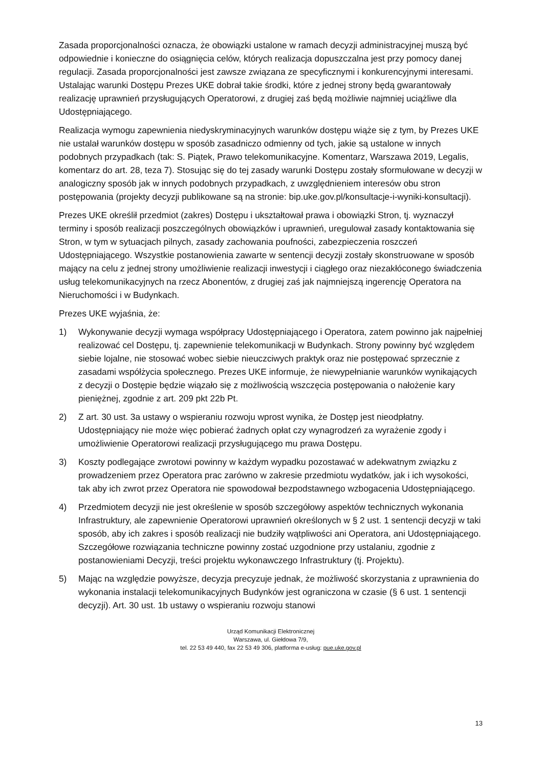Zasada proporcjonalności oznacza, że obowiązki ustalone w ramach decyzji administracyjnej muszą być odpowiednie i konieczne do osiągnięcia celów, których realizacja dopuszczalna jest przy pomocy danej regulacji. Zasada proporcjonalności jest zawsze związana ze specyficznymi i konkurencyjnymi interesami. Ustalając warunki Dostępu Prezes UKE dobrał takie środki, które z jednej strony będą gwarantowały realizację uprawnień przysługujących Operatorowi, z drugiej zaś będą możliwie najmniej uciążliwe dla Udostępniającego.
Realizacja wymogu zapewnienia niedyskryminacyjnych warunków dostępu wiąże się z tym, by Prezes UKE nie ustalał warunków dostępu w sposób zasadniczo odmienny od tych, jakie są ustalone w innych podobnych przypadkach (tak: S. Piątek, Prawo telekomunikacyjne. Komentarz, Warszawa 2019, Legalis, komentarz do art. 28, teza 7). Stosując się do tej zasady warunki Dostępu zostały sformułowane w decyzji w analogiczny sposób jak w innych podobnych przypadkach, z uwzględnieniem interesów obu stron postępowania (projekty decyzji publikowane są na stronie: bip.uke.gov.pl/konsultacje-i-wyniki-konsultacji).
Prezes UKE określił przedmiot (zakres) Dostępu i ukształtował prawa i obowiązki Stron, tj. wyznaczył terminy i sposób realizacji poszczególnych obowiązków i uprawnień, uregulował zasady kontaktowania się Stron, w tym w sytuacjach pilnych, zasady zachowania poufności, zabezpieczenia roszczeń Udostępniającego. Wszystkie postanowienia zawarte w sentencji decyzji zostały skonstruowane w sposób mający na celu z jednej strony umożliwienie realizacji inwestycji i ciągłego oraz niezakłóconego świadczenia usług telekomunikacyjnych na rzecz Abonentów, z drugiej zaś jak najmniejszą ingerencję Operatora na Nieruchomości i w Budynkach.
Prezes UKE wyjaśnia, że:
1) Wykonywanie decyzji wymaga współpracy Udostępniającego i Operatora, zatem powinno jak najpełniej realizować cel Dostępu, tj. zapewnienie telekomunikacji w Budynkach. Strony powinny być względem siebie lojalne, nie stosować wobec siebie nieuczciwych praktyk oraz nie postępować sprzecznie z zasadami współżycia społecznego. Prezes UKE informuje, że niewypełnianie warunków wynikających z decyzji o Dostępie będzie wiązało się z możliwością wszczęcia postępowania o nałożenie kary pieniężnej, zgodnie z art. 209 pkt 22b Pt.
2) Z art. 30 ust. 3a ustawy o wspieraniu rozwoju wprost wynika, że Dostęp jest nieodpłatny. Udostępniający nie może więc pobierać żadnych opłat czy wynagrodzeń za wyrażenie zgody i umożliwienie Operatorowi realizacji przysługującego mu prawa Dostępu.
3) Koszty podlegające zwrotowi powinny w każdym wypadku pozostawać w adekwatnym związku z prowadzeniem przez Operatora prac zarówno w zakresie przedmiotu wydatków, jak i ich wysokości, tak aby ich zwrot przez Operatora nie spowodował bezpodstawnego wzbogacenia Udostępniającego.
4) Przedmiotem decyzji nie jest określenie w sposób szczegółowy aspektów technicznych wykonania Infrastruktury, ale zapewnienie Operatorowi uprawnień określonych w § 2 ust. 1 sentencji decyzji w taki sposób, aby ich zakres i sposób realizacji nie budziły wątpliwości ani Operatora, ani Udostępniającego. Szczegółowe rozwiązania techniczne powinny zostać uzgodnione przy ustalaniu, zgodnie z postanowieniami Decyzji, treści projektu wykonawczego Infrastruktury (tj. Projektu).
5) Mając na względzie powyższe, decyzja precyzuje jednak, że możliwość skorzystania z uprawnienia do wykonania instalacji telekomunikacyjnych Budynków jest ograniczona w czasie (§ 6 ust. 1 sentencji decyzji). Art. 30 ust. 1b ustawy o wspieraniu rozwoju stanowi
Urząd Komunikacji Elektronicznej
Warszawa, ul. Giełdowa 7/9,
tel. 22 53 49 440, fax 22 53 49 306, platforma e-usług: pue.uke.gov.pl
13